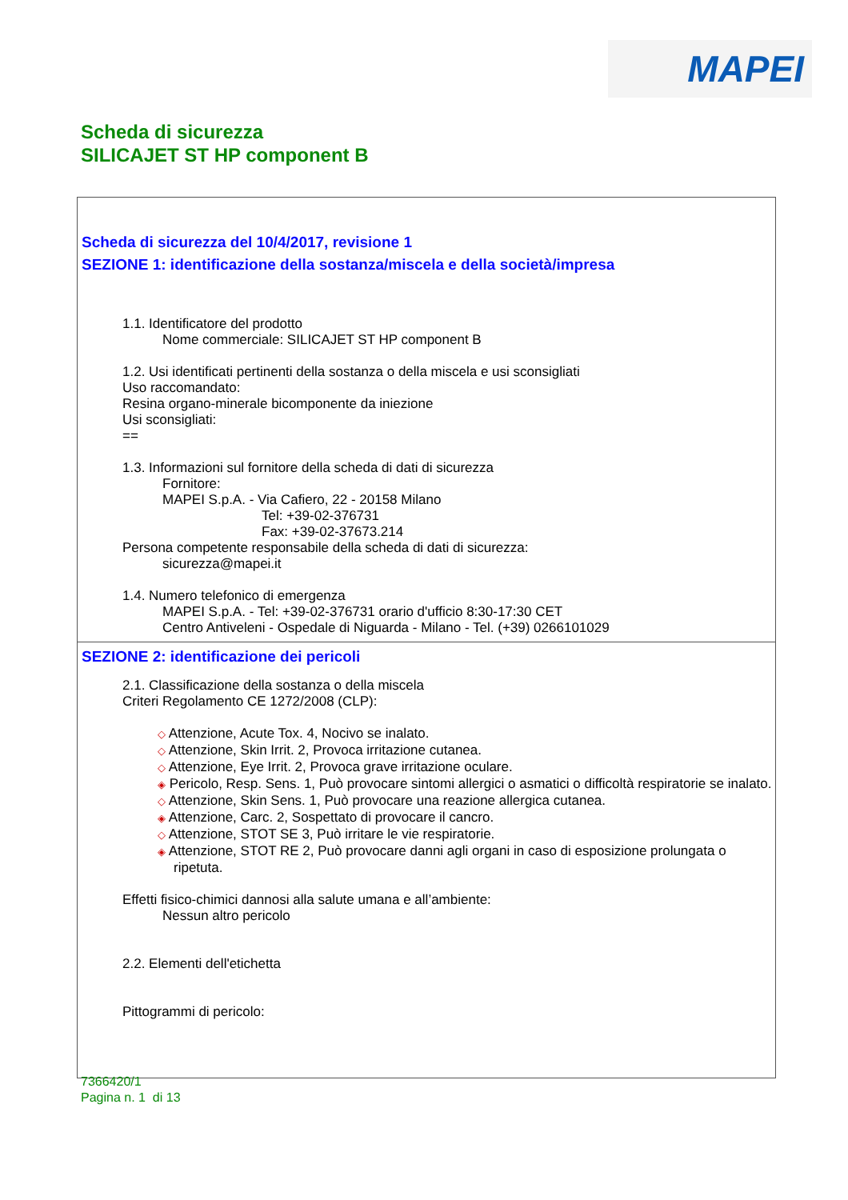MAPEI
Scheda di sicurezza
SILICAJET ST HP component B
Scheda di sicurezza del 10/4/2017, revisione 1
SEZIONE 1: identificazione della sostanza/miscela e della società/impresa
1.1. Identificatore del prodotto
Nome commerciale: SILICAJET ST HP component B
1.2. Usi identificati pertinenti della sostanza o della miscela e usi sconsigliati
Uso raccomandato:
Resina organo-minerale bicomponente da iniezione
Usi sconsigliati:
==
1.3. Informazioni sul fornitore della scheda di dati di sicurezza
Fornitore:
MAPEI S.p.A. - Via Cafiero, 22 - 20158 Milano
Tel: +39-02-376731
Fax: +39-02-37673.214
Persona competente responsabile della scheda di dati di sicurezza:
sicurezza@mapei.it
1.4. Numero telefonico di emergenza
MAPEI S.p.A. - Tel: +39-02-376731 orario d'ufficio 8:30-17:30 CET
Centro Antiveleni - Ospedale di Niguarda - Milano - Tel. (+39) 0266101029
SEZIONE 2: identificazione dei pericoli
2.1. Classificazione della sostanza o della miscela
Criteri Regolamento CE 1272/2008 (CLP):
◇ Attenzione, Acute Tox. 4, Nocivo se inalato.
◇ Attenzione, Skin Irrit. 2, Provoca irritazione cutanea.
◇ Attenzione, Eye Irrit. 2, Provoca grave irritazione oculare.
◈ Pericolo, Resp. Sens. 1, Può provocare sintomi allergici o asmatici o difficoltà respiratorie se inalato.
◇ Attenzione, Skin Sens. 1, Può provocare una reazione allergica cutanea.
◈ Attenzione, Carc. 2, Sospettato di provocare il cancro.
◇ Attenzione, STOT SE 3, Può irritare le vie respiratorie.
◈ Attenzione, STOT RE 2, Può provocare danni agli organi in caso di esposizione prolungata o ripetuta.
Effetti fisico-chimici dannosi alla salute umana e all’ambiente:
Nessun altro pericolo
2.2. Elementi dell'etichetta
Pittogrammi di pericolo:
7366420/1
Pagina n. 1 di 13